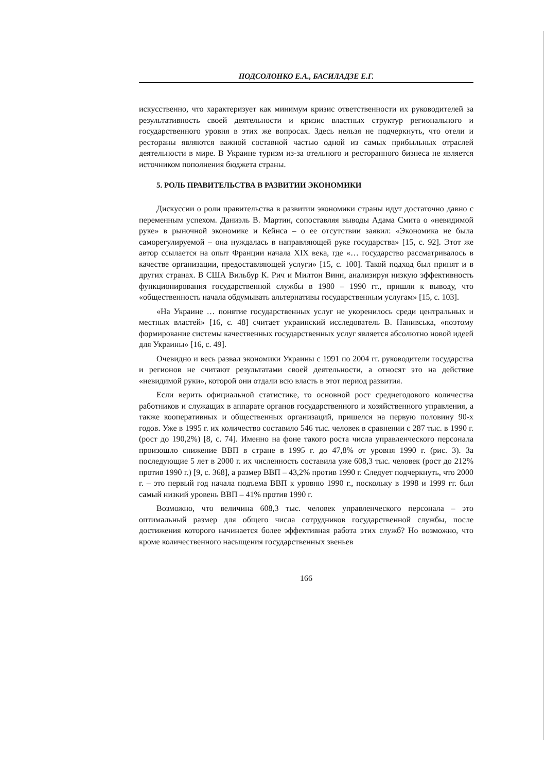ПОДСОЛОНКО Е.А., БАСИЛАДЗЕ Е.Г.
искусственно, что характеризует как минимум кризис ответственности их руководителей за результативность своей деятельности и кризис властных структур регионального и государственного уровня в этих же вопросах. Здесь нельзя не подчеркнуть, что отели и рестораны являются важной составной частью одной из самых прибыльных отраслей деятельности в мире. В Украине туризм из-за отельного и ресторанного бизнеса не является источником пополнения бюджета страны.
5. РОЛЬ ПРАВИТЕЛЬСТВА В РАЗВИТИИ ЭКОНОМИКИ
Дискуссии о роли правительства в развитии экономики страны идут достаточно давно с переменным успехом. Даниэль В. Мартин, сопоставляя выводы Адама Смита о «невидимой руке» в рыночной экономике и Кейнса – о ее отсутствии заявил: «Экономика не была саморегулируемой – она нуждалась в направляющей руке государства» [15, с. 92]. Этот же автор ссылается на опыт Франции начала XIX века, где «… государство рассматривалось в качестве организации, предоставляющей услуги» [15, с. 100]. Такой подход был принят и в других странах. В США Вильбур К. Рич и Милтон Винн, анализируя низкую эффективность функционирования государственной службы в 1980 – 1990 гг., пришли к выводу, что «общественность начала обдумывать альтернативы государственным услугам» [15, с. 103].
«На Украине … понятие государственных услуг не укоренилось среди центральных и местных властей» [16, с. 48] считает украинский исследователь В. Нанивська, «поэтому формирование системы качественных государственных услуг является абсолютно новой идеей для Украины» [16, с. 49].
Очевидно и весь развал экономики Украины с 1991 по 2004 гг. руководители государства и регионов не считают результатами своей деятельности, а относят это на действие «невидимой руки», которой они отдали всю власть в этот период развития.
Если верить официальной статистике, то основной рост среднегодового количества работников и служащих в аппарате органов государственного и хозяйственного управления, а также кооперативных и общественных организаций, пришелся на первую половину 90-х годов. Уже в 1995 г. их количество составило 546 тыс. человек в сравнении с 287 тыс. в 1990 г. (рост до 190,2%) [8, с. 74]. Именно на фоне такого роста числа управленческого персонала произошло снижение ВВП в стране в 1995 г. до 47,8% от уровня 1990 г. (рис. 3). За последующие 5 лет в 2000 г. их численность составила уже 608,3 тыс. человек (рост до 212% против 1990 г.) [9, с. 368], а размер ВВП – 43,2% против 1990 г. Следует подчеркнуть, что 2000 г. – это первый год начала подъема ВВП к уровню 1990 г., поскольку в 1998 и 1999 гг. был самый низкий уровень ВВП – 41% против 1990 г.
Возможно, что величина 608,3 тыс. человек управленческого персонала – это оптимальный размер для общего числа сотрудников государственной службы, после достижения которого начинается более эффективная работа этих служб? Но возможно, что кроме количественного насыщения государственных звеньев
166